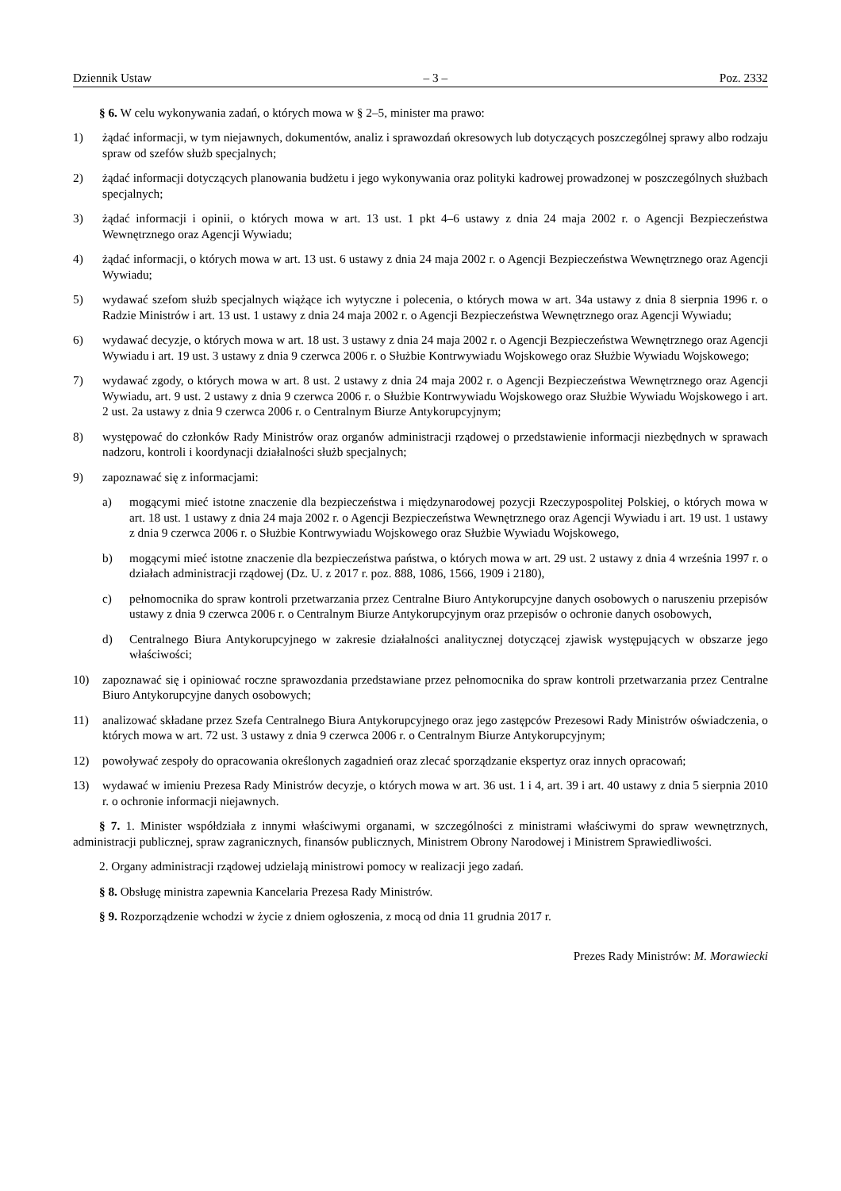Dziennik Ustaw – 3 – Poz. 2332
§ 6. W celu wykonywania zadań, o których mowa w § 2–5, minister ma prawo:
1) żądać informacji, w tym niejawnych, dokumentów, analiz i sprawozdań okresowych lub dotyczących poszczególnej sprawy albo rodzaju spraw od szefów służb specjalnych;
2) żądać informacji dotyczących planowania budżetu i jego wykonywania oraz polityki kadrowej prowadzonej w poszczególnych służbach specjalnych;
3) żądać informacji i opinii, o których mowa w art. 13 ust. 1 pkt 4–6 ustawy z dnia 24 maja 2002 r. o Agencji Bezpieczeństwa Wewnętrznego oraz Agencji Wywiadu;
4) żądać informacji, o których mowa w art. 13 ust. 6 ustawy z dnia 24 maja 2002 r. o Agencji Bezpieczeństwa Wewnętrznego oraz Agencji Wywiadu;
5) wydawać szefom służb specjalnych wiążące ich wytyczne i polecenia, o których mowa w art. 34a ustawy z dnia 8 sierpnia 1996 r. o Radzie Ministrów i art. 13 ust. 1 ustawy z dnia 24 maja 2002 r. o Agencji Bezpieczeństwa Wewnętrznego oraz Agencji Wywiadu;
6) wydawać decyzje, o których mowa w art. 18 ust. 3 ustawy z dnia 24 maja 2002 r. o Agencji Bezpieczeństwa Wewnętrznego oraz Agencji Wywiadu i art. 19 ust. 3 ustawy z dnia 9 czerwca 2006 r. o Służbie Kontrwywiadu Wojskowego oraz Służbie Wywiadu Wojskowego;
7) wydawać zgody, o których mowa w art. 8 ust. 2 ustawy z dnia 24 maja 2002 r. o Agencji Bezpieczeństwa Wewnętrznego oraz Agencji Wywiadu, art. 9 ust. 2 ustawy z dnia 9 czerwca 2006 r. o Służbie Kontrwywiadu Wojskowego oraz Służbie Wywiadu Wojskowego i art. 2 ust. 2a ustawy z dnia 9 czerwca 2006 r. o Centralnym Biurze Antykorupcyjnym;
8) występować do członków Rady Ministrów oraz organów administracji rządowej o przedstawienie informacji niezbędnych w sprawach nadzoru, kontroli i koordynacji działalności służb specjalnych;
9) zapoznawać się z informacjami:
a) mogącymi mieć istotne znaczenie dla bezpieczeństwa i międzynarodowej pozycji Rzeczypospolitej Polskiej, o których mowa w art. 18 ust. 1 ustawy z dnia 24 maja 2002 r. o Agencji Bezpieczeństwa Wewnętrznego oraz Agencji Wywiadu i art. 19 ust. 1 ustawy z dnia 9 czerwca 2006 r. o Służbie Kontrwywiadu Wojskowego oraz Służbie Wywiadu Wojskowego,
b) mogącymi mieć istotne znaczenie dla bezpieczeństwa państwa, o których mowa w art. 29 ust. 2 ustawy z dnia 4 września 1997 r. o działach administracji rządowej (Dz. U. z 2017 r. poz. 888, 1086, 1566, 1909 i 2180),
c) pełnomocnika do spraw kontroli przetwarzania przez Centralne Biuro Antykorupcyjne danych osobowych o naruszeniu przepisów ustawy z dnia 9 czerwca 2006 r. o Centralnym Biurze Antykorupcyjnym oraz przepisów o ochronie danych osobowych,
d) Centralnego Biura Antykorupcyjnego w zakresie działalności analitycznej dotyczącej zjawisk występujących w obszarze jego właściwości;
10) zapoznawać się i opiniować roczne sprawozdania przedstawiane przez pełnomocnika do spraw kontroli przetwarzania przez Centralne Biuro Antykorupcyjne danych osobowych;
11) analizować składane przez Szefa Centralnego Biura Antykorupcyjnego oraz jego zastępców Prezesowi Rady Ministrów oświadczenia, o których mowa w art. 72 ust. 3 ustawy z dnia 9 czerwca 2006 r. o Centralnym Biurze Antykorupcyjnym;
12) powoływać zespoły do opracowania określonych zagadnień oraz zlecać sporządzanie ekspertyz oraz innych opracowań;
13) wydawać w imieniu Prezesa Rady Ministrów decyzje, o których mowa w art. 36 ust. 1 i 4, art. 39 i art. 40 ustawy z dnia 5 sierpnia 2010 r. o ochronie informacji niejawnych.
§ 7. 1. Minister współdziała z innymi właściwymi organami, w szczególności z ministrami właściwymi do spraw wewnętrznych, administracji publicznej, spraw zagranicznych, finansów publicznych, Ministrem Obrony Narodowej i Ministrem Sprawiedliwości.
2. Organy administracji rządowej udzielają ministrowi pomocy w realizacji jego zadań.
§ 8. Obsługę ministra zapewnia Kancelaria Prezesa Rady Ministrów.
§ 9. Rozporządzenie wchodzi w życie z dniem ogłoszenia, z mocą od dnia 11 grudnia 2017 r.
Prezes Rady Ministrów: M. Morawiecki